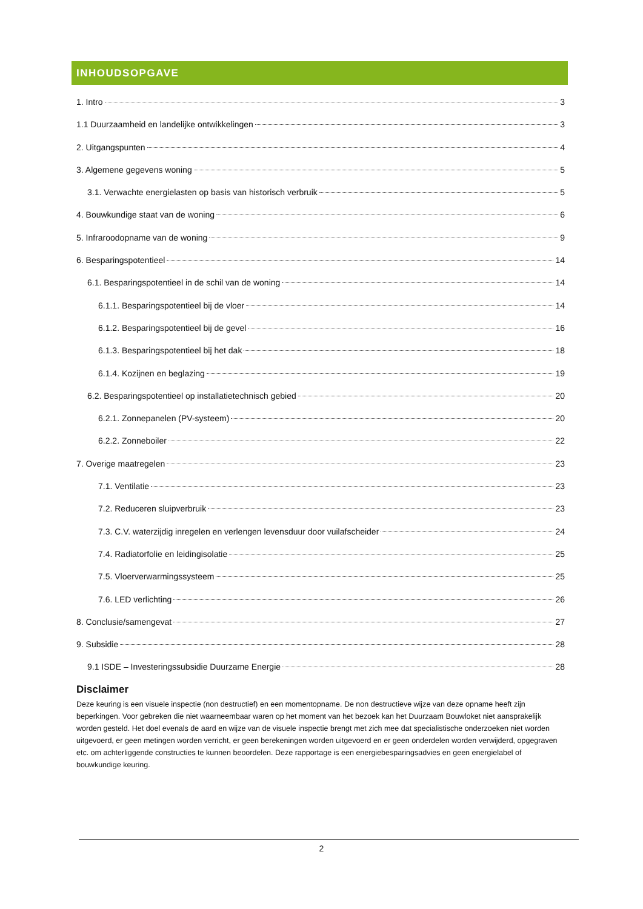INHOUDSOPGAVE
1. Intro 3
1.1 Duurzaamheid en landelijke ontwikkelingen 3
2. Uitgangspunten 4
3. Algemene gegevens woning 5
3.1. Verwachte energielasten op basis van historisch verbruik 5
4. Bouwkundige staat van de woning 6
5. Infraroodopname van de woning 9
6. Besparingspotentieel 14
6.1. Besparingspotentieel in de schil van de woning 14
6.1.1. Besparingspotentieel bij de vloer 14
6.1.2. Besparingspotentieel bij de gevel 16
6.1.3. Besparingspotentieel bij het dak 18
6.1.4. Kozijnen en beglazing 19
6.2. Besparingspotentieel op installatietechnisch gebied 20
6.2.1. Zonnepanelen (PV-systeem) 20
6.2.2. Zonneboiler 22
7. Overige maatregelen 23
7.1. Ventilatie 23
7.2. Reduceren sluipverbruik 23
7.3. C.V. waterzijdig inregelen en verlengen levensduur door vuilafscheider 24
7.4. Radiatorfolie en leidingisolatie 25
7.5. Vloerverwarmingssysteem 25
7.6. LED verlichting 26
8. Conclusie/samengevat 27
9. Subsidie 28
9.1 ISDE – Investeringssubsidie Duurzame Energie 28
Disclaimer
Deze keuring is een visuele inspectie (non destructief) en een momentopname. De non destructieve wijze van deze opname heeft zijn beperkingen. Voor gebreken die niet waarneembaar waren op het moment van het bezoek kan het Duurzaam Bouwloket niet aansprakelijk worden gesteld. Het doel evenals de aard en wijze van de visuele inspectie brengt met zich mee dat specialistische onderzoeken niet worden uitgevoerd, er geen metingen worden verricht, er geen berekeningen worden uitgevoerd en er geen onderdelen worden verwijderd, opgegraven etc. om achterliggende constructies te kunnen beoordelen. Deze rapportage is een energiebesparingsadvies en geen energielabel of bouwkundige keuring.
2